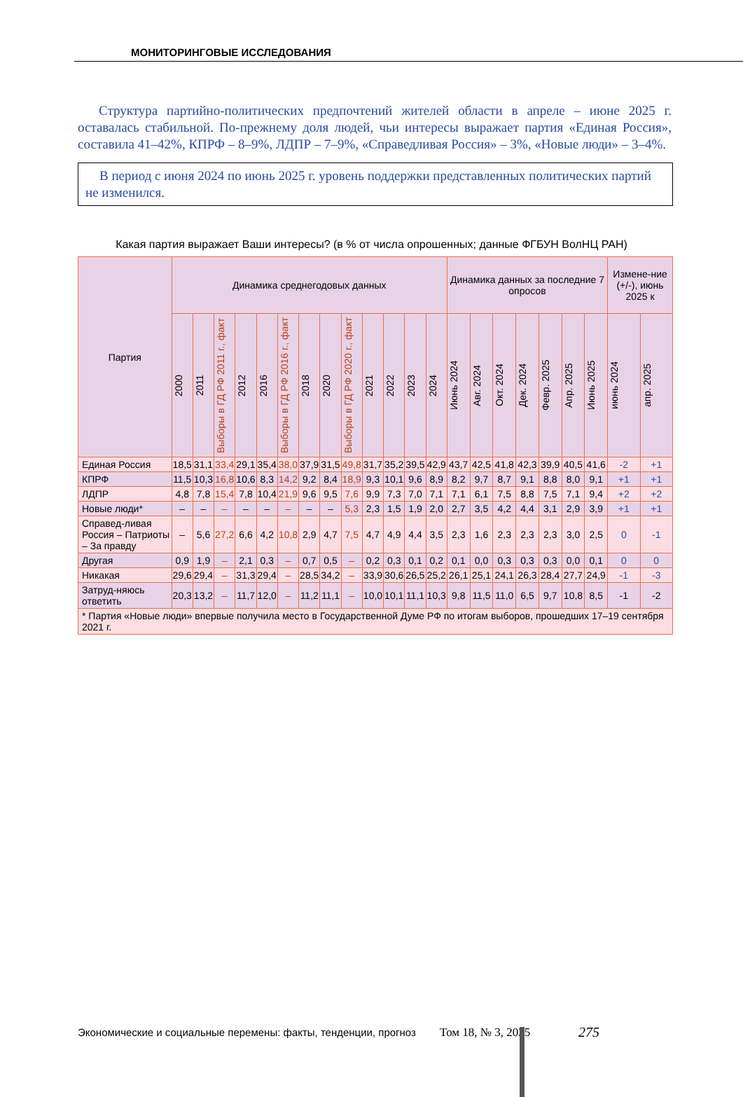МОНИТОРИНГОВЫЕ ИССЛЕДОВАНИЯ
Структура партийно-политических предпочтений жителей области в апреле – июне 2025 г. оставалась стабильной. По-прежнему доля людей, чьи интересы выражает партия «Единая Россия», составила 41–42%, КПРФ – 8–9%, ЛДПР – 7–9%, «Справедливая Россия» – 3%, «Новые люди» – 3–4%.
В период с июня 2024 по июнь 2025 г. уровень поддержки представленных политических партий не изменился.
Какая партия выражает Ваши интересы? (в % от числа опрошенных; данные ФГБУН ВолНЦ РАН)
| Партия | Динамика среднегодовых данных | | | | | | | | | | | | | Динамика данных за последние 7 опросов | | | | | | | Измене-ние (+/-), июнь 2025 к | |
| --- | --- | --- | --- | --- | --- | --- | --- | --- | --- | --- | --- | --- | --- | --- | --- | --- | --- | --- | --- | --- | --- | --- |
| | 2000 | 2011 | Выборы в ГД РФ 2011 г., факт | 2012 | 2016 | Выборы в ГД РФ 2016 г., факт | 2018 | 2020 | Выборы в ГД РФ 2020 г., факт | 2021 | 2022 | 2023 | 2024 | Июнь 2024 | Авг. 2024 | Окт. 2024 | Дек. 2024 | Февр. 2025 | Апр. 2025 | Июнь 2025 | июнь 2024 | апр. 2025 |
| Единая Россия | 18,5 | 31,1 | 33,4 | 29,1 | 35,4 | 38,0 | 37,9 | 31,5 | 49,8 | 31,7 | 35,2 | 39,5 | 42,9 | 43,7 | 42,5 | 41,8 | 42,3 | 39,9 | 40,5 | 41,6 | -2 | +1 |
| КПРФ | 11,5 | 10,3 | 16,8 | 10,6 | 8,3 | 14,2 | 9,2 | 8,4 | 18,9 | 9,3 | 10,1 | 9,6 | 8,9 | 8,2 | 9,7 | 8,7 | 9,1 | 8,8 | 8,0 | 9,1 | +1 | +1 |
| ЛДПР | 4,8 | 7,8 | 15,4 | 7,8 | 10,4 | 21,9 | 9,6 | 9,5 | 7,6 | 9,9 | 7,3 | 7,0 | 7,1 | 7,1 | 6,1 | 7,5 | 8,8 | 7,5 | 7,1 | 9,4 | +2 | +2 |
| Новые люди* | – | – | – | – | – | – | – | – | 5,3 | 2,3 | 1,5 | 1,9 | 2,0 | 2,7 | 3,5 | 4,2 | 4,4 | 3,1 | 2,9 | 3,9 | +1 | +1 |
| Справед-ливая Россия – Патриоты – За правду | – | 5,6 | 27,2 | 6,6 | 4,2 | 10,8 | 2,9 | 4,7 | 7,5 | 4,7 | 4,9 | 4,4 | 3,5 | 2,3 | 1,6 | 2,3 | 2,3 | 2,3 | 3,0 | 2,5 | 0 | -1 |
| Другая | 0,9 | 1,9 | – | 2,1 | 0,3 | – | 0,7 | 0,5 | – | 0,2 | 0,3 | 0,1 | 0,2 | 0,1 | 0,0 | 0,3 | 0,3 | 0,3 | 0,0 | 0,1 | 0 | 0 |
| Никакая | 29,6 | 29,4 | – | 31,3 | 29,4 | – | 28,5 | 34,2 | – | 33,9 | 30,6 | 26,5 | 25,2 | 26,1 | 25,1 | 24,1 | 26,3 | 28,4 | 27,7 | 24,9 | -1 | -3 |
| Затруд-няюсь ответить | 20,3 | 13,2 | – | 11,7 | 12,0 | – | 11,2 | 11,1 | – | 10,0 | 10,1 | 11,1 | 10,3 | 9,8 | 11,5 | 11,0 | 6,5 | 9,7 | 10,8 | 8,5 | -1 | -2 |
| * Партия «Новые люди» впервые получила место в Государственной Думе РФ по итогам выборов, прошедших 17–19 сентября 2021 г. | | | | | | | | | | | | | | | | | | | | | | |
Экономические и социальные перемены: факты, тенденции, прогноз Том 18, № 3, 2025
275